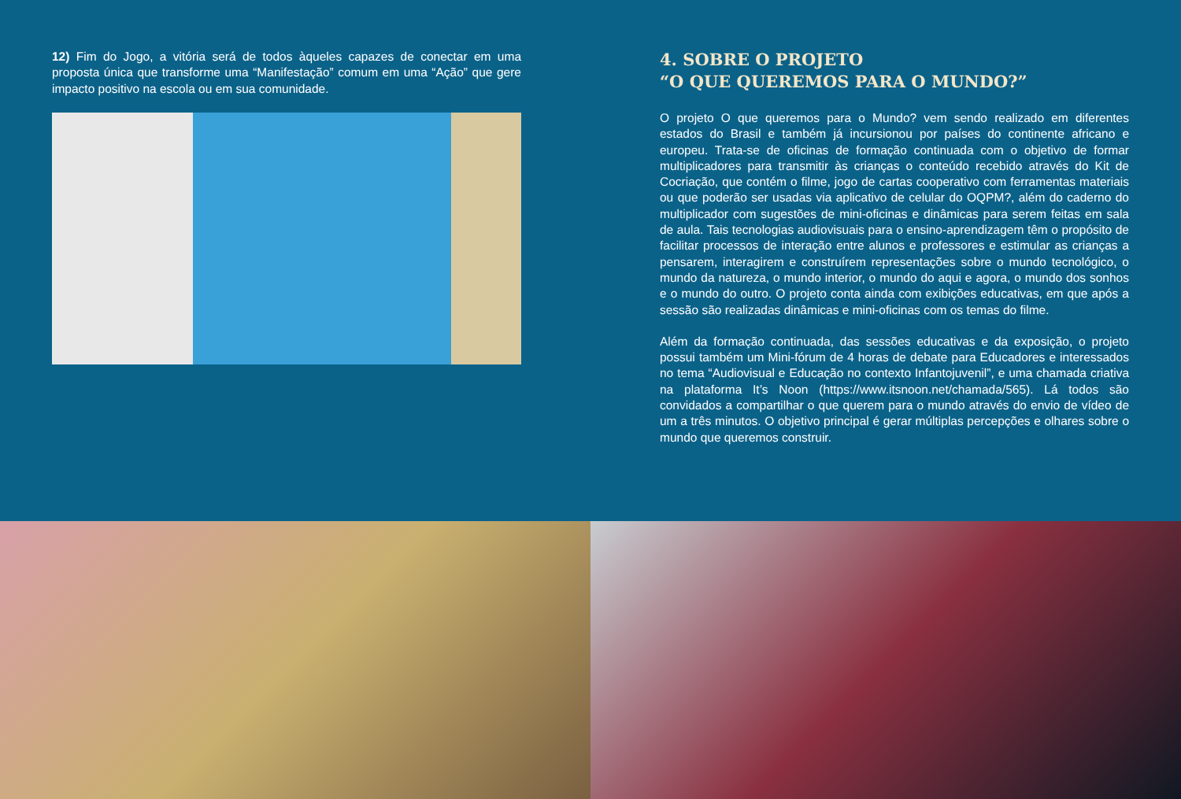12) Fim do Jogo, a vitória será de todos àqueles capazes de conectar em uma proposta única que transforme uma “Manifestação” comum em uma “Ação” que gere impacto positivo na escola ou em sua comunidade.
4. SOBRE O PROJETO
“O QUE QUEREMOS PARA O MUNDO?”
O projeto O que queremos para o Mundo? vem sendo realizado em diferentes estados do Brasil e também já incursionou por países do continente africano e europeu. Trata-se de oficinas de formação continuada com o objetivo de formar multiplicadores para transmitir às crianças o conteúdo recebido através do Kit de Cocriação, que contém o filme, jogo de cartas cooperativo com ferramentas materiais ou que poderão ser usadas via aplicativo de celular do OQPM?, além do caderno do multiplicador com sugestões de mini-oficinas e dinâmicas para serem feitas em sala de aula. Tais tecnologias audiovisuais para o ensino-aprendizagem têm o propósito de facilitar processos de interação entre alunos e professores e estimular as crianças a pensarem, interagirem e construírem representações sobre o mundo tecnológico, o mundo da natureza, o mundo interior, o mundo do aqui e agora, o mundo dos sonhos e o mundo do outro. O projeto conta ainda com exibições educativas, em que após a sessão são realizadas dinâmicas e mini-oficinas com os temas do filme.
Além da formação continuada, das sessões educativas e da exposição, o projeto possui também um Mini-fórum de 4 horas de debate para Educadores e interessados no tema “Audiovisual e Educação no contexto Infantojuvenil”, e uma chamada criativa na plataforma It’s Noon (https://www.itsnoon.net/chamada/565). Lá todos são convidados a compartilhar o que querem para o mundo através do envio de vídeo de um a três minutos. O objetivo principal é gerar múltiplas percepções e olhares sobre o mundo que queremos construir.